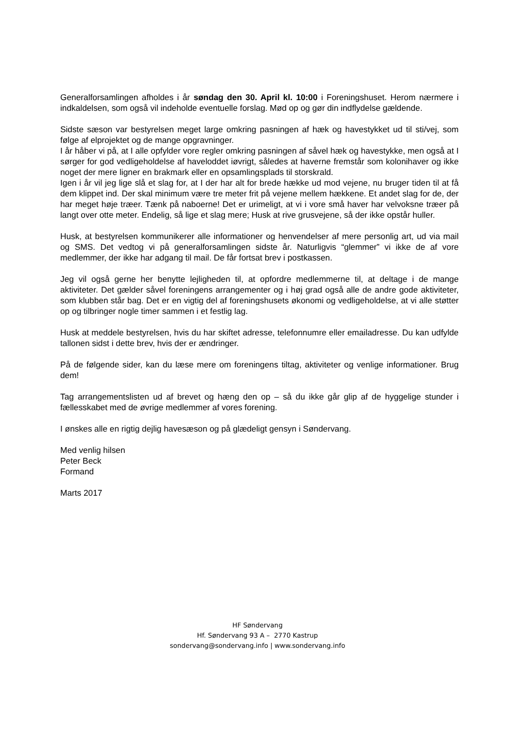Generalforsamlingen afholdes i år søndag den 30. April kl. 10:00 i Foreningshuset. Herom nærmere i indkaldelsen, som også vil indeholde eventuelle forslag. Mød op og gør din indflydelse gældende.
Sidste sæson var bestyrelsen meget large omkring pasningen af hæk og havestykket ud til sti/vej, som følge af elprojektet og de mange opgravninger.
I år håber vi på, at I alle opfylder vore regler omkring pasningen af såvel hæk og havestykke, men også at I sørger for god vedligeholdelse af haveloddet iøvrigt, således at haverne fremstår som kolonihaver og ikke noget der mere ligner en brakmark eller en opsamlingsplads til storskrald.
Igen i år vil jeg lige slå et slag for, at I der har alt for brede hække ud mod vejene, nu bruger tiden til at få dem klippet ind. Der skal minimum være tre meter frit på vejene mellem hækkene. Et andet slag for de, der har meget høje træer. Tænk på naboerne! Det er urimeligt, at vi i vore små haver har velvoksne træer på langt over otte meter. Endelig, så lige et slag mere; Husk at rive grusvejene, så der ikke opstår huller.
Husk, at bestyrelsen kommunikerer alle informationer og henvendelser af mere personlig art, ud via mail og SMS. Det vedtog vi på generalforsamlingen sidste år. Naturligvis “glemmer” vi ikke de af vore medlemmer, der ikke har adgang til mail. De får fortsat brev i postkassen.
Jeg vil også gerne her benytte lejligheden til, at opfordre medlemmerne til, at deltage i de mange aktiviteter. Det gælder såvel foreningens arrangementer og i høj grad også alle de andre gode aktiviteter, som klubben står bag. Det er en vigtig del af foreningshusets økonomi og vedligeholdelse, at vi alle støtter op og tilbringer nogle timer sammen i et festlig lag.
Husk at meddele bestyrelsen, hvis du har skiftet adresse, telefonnumre eller emailadresse. Du kan udfylde tallonen sidst i dette brev, hvis der er ændringer.
På de følgende sider, kan du læse mere om foreningens tiltag, aktiviteter og venlige informationer. Brug dem!
Tag arrangementslisten ud af brevet og hæng den op – så du ikke går glip af de hyggelige stunder i fællesskabet med de øvrige medlemmer af vores forening.
I ønskes alle en rigtig dejlig havesæson og på glædeligt gensyn i Søndervang.
Med venlig hilsen
Peter Beck
Formand
Marts 2017
HF Søndervang
Hf. Søndervang 93 A – 2770 Kastrup
sondervang@sondervang.info | www.sondervang.info